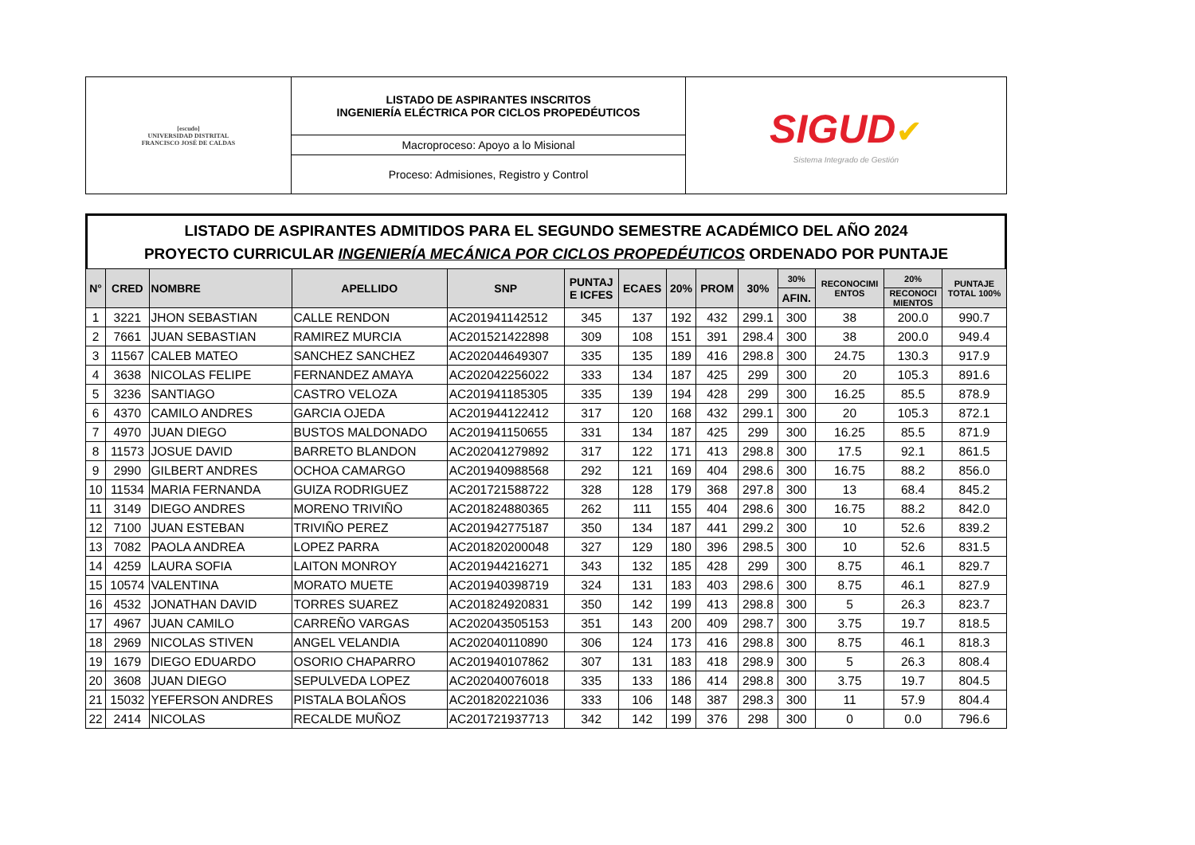| [escudo] UNIVERSIDAD DISTRITAL FRANCISCO JOSÉ DE CALDAS | LISTADO DE ASPIRANTES INSCRITOS INGENIERÍA ELÉCTRICA POR CICLOS PROPEDÉUTICOS | SIGUD ✔ Sistema Integrado de Gestión |
| | Macroproceso: Apoyo a lo Misional | |
| | Proceso: Admisiones, Registro y Control | |
LISTADO DE ASPIRANTES ADMITIDOS PARA EL SEGUNDO SEMESTRE ACADÉMICO DEL AÑO 2024
PROYECTO CURRICULAR INGENIERÍA MECÁNICA POR CICLOS PROPEDÉUTICOS ORDENADO POR PUNTAJE
| N° | CRED | NOMBRE | APELLIDO | SNP | PUNTAJ E ICFES | ECAES | 20% | PROM | 30% | 30% | RECONOCIMI ENTOS | 20% | PUNTAJE TOTAL 100% |
| --- | --- | --- | --- | --- | --- | --- | --- | --- | --- | --- | --- | --- | --- |
| | | | | | | | | | | AFIN. | | RECONOCI MIENTOS | |
| 1 | 3221 | JHON SEBASTIAN | CALLE RENDON | AC201941142512 | 345 | 137 | 192 | 432 | 299.1 | 300 | 38 | 200.0 | 990.7 |
| 2 | 7661 | JUAN SEBASTIAN | RAMIREZ MURCIA | AC201521422898 | 309 | 108 | 151 | 391 | 298.4 | 300 | 38 | 200.0 | 949.4 |
| 3 | 11567 | CALEB MATEO | SANCHEZ SANCHEZ | AC202044649307 | 335 | 135 | 189 | 416 | 298.8 | 300 | 24.75 | 130.3 | 917.9 |
| 4 | 3638 | NICOLAS FELIPE | FERNANDEZ AMAYA | AC202042256022 | 333 | 134 | 187 | 425 | 299 | 300 | 20 | 105.3 | 891.6 |
| 5 | 3236 | SANTIAGO | CASTRO VELOZA | AC201941185305 | 335 | 139 | 194 | 428 | 299 | 300 | 16.25 | 85.5 | 878.9 |
| 6 | 4370 | CAMILO ANDRES | GARCIA OJEDA | AC201944122412 | 317 | 120 | 168 | 432 | 299.1 | 300 | 20 | 105.3 | 872.1 |
| 7 | 4970 | JUAN DIEGO | BUSTOS MALDONADO | AC201941150655 | 331 | 134 | 187 | 425 | 299 | 300 | 16.25 | 85.5 | 871.9 |
| 8 | 11573 | JOSUE DAVID | BARRETO BLANDON | AC202041279892 | 317 | 122 | 171 | 413 | 298.8 | 300 | 17.5 | 92.1 | 861.5 |
| 9 | 2990 | GILBERT ANDRES | OCHOA CAMARGO | AC201940988568 | 292 | 121 | 169 | 404 | 298.6 | 300 | 16.75 | 88.2 | 856.0 |
| 10 | 11534 | MARIA FERNANDA | GUIZA RODRIGUEZ | AC201721588722 | 328 | 128 | 179 | 368 | 297.8 | 300 | 13 | 68.4 | 845.2 |
| 11 | 3149 | DIEGO ANDRES | MORENO TRIVIÑO | AC201824880365 | 262 | 111 | 155 | 404 | 298.6 | 300 | 16.75 | 88.2 | 842.0 |
| 12 | 7100 | JUAN ESTEBAN | TRIVIÑO PEREZ | AC201942775187 | 350 | 134 | 187 | 441 | 299.2 | 300 | 10 | 52.6 | 839.2 |
| 13 | 7082 | PAOLA ANDREA | LOPEZ PARRA | AC201820200048 | 327 | 129 | 180 | 396 | 298.5 | 300 | 10 | 52.6 | 831.5 |
| 14 | 4259 | LAURA SOFIA | LAITON MONROY | AC201944216271 | 343 | 132 | 185 | 428 | 299 | 300 | 8.75 | 46.1 | 829.7 |
| 15 | 10574 | VALENTINA | MORATO MUETE | AC201940398719 | 324 | 131 | 183 | 403 | 298.6 | 300 | 8.75 | 46.1 | 827.9 |
| 16 | 4532 | JONATHAN DAVID | TORRES SUAREZ | AC201824920831 | 350 | 142 | 199 | 413 | 298.8 | 300 | 5 | 26.3 | 823.7 |
| 17 | 4967 | JUAN CAMILO | CARREÑO VARGAS | AC202043505153 | 351 | 143 | 200 | 409 | 298.7 | 300 | 3.75 | 19.7 | 818.5 |
| 18 | 2969 | NICOLAS STIVEN | ANGEL VELANDIA | AC202040110890 | 306 | 124 | 173 | 416 | 298.8 | 300 | 8.75 | 46.1 | 818.3 |
| 19 | 1679 | DIEGO EDUARDO | OSORIO CHAPARRO | AC201940107862 | 307 | 131 | 183 | 418 | 298.9 | 300 | 5 | 26.3 | 808.4 |
| 20 | 3608 | JUAN DIEGO | SEPULVEDA LOPEZ | AC202040076018 | 335 | 133 | 186 | 414 | 298.8 | 300 | 3.75 | 19.7 | 804.5 |
| 21 | 15032 | YEFERSON ANDRES | PISTALA BOLAÑOS | AC201820221036 | 333 | 106 | 148 | 387 | 298.3 | 300 | 11 | 57.9 | 804.4 |
| 22 | 2414 | NICOLAS | RECALDE MUÑOZ | AC201721937713 | 342 | 142 | 199 | 376 | 298 | 300 | 0 | 0.0 | 796.6 |